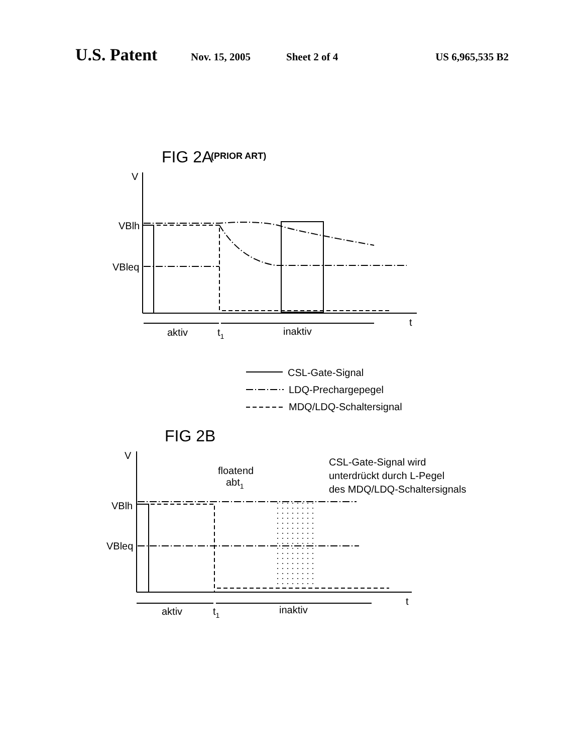U.S. Patent Nov. 15, 2005 Sheet 2 of 4 US 6,965,535 B2
FIG 2A
(PRIOR ART)
V
VBlh
VBleq
t
aktiv
t1
inaktiv
CSL-Gate-Signal
LDQ-Prechargepegel
MDQ/LDQ-Schaltersignal
FIG 2B
V
floatend
abt1
CSL-Gate-Signal wird
unterdrückt durch L-Pegel
des MDQ/LDQ-Schaltersignals
VBlh
VBleq
t
aktiv
t1
inaktiv